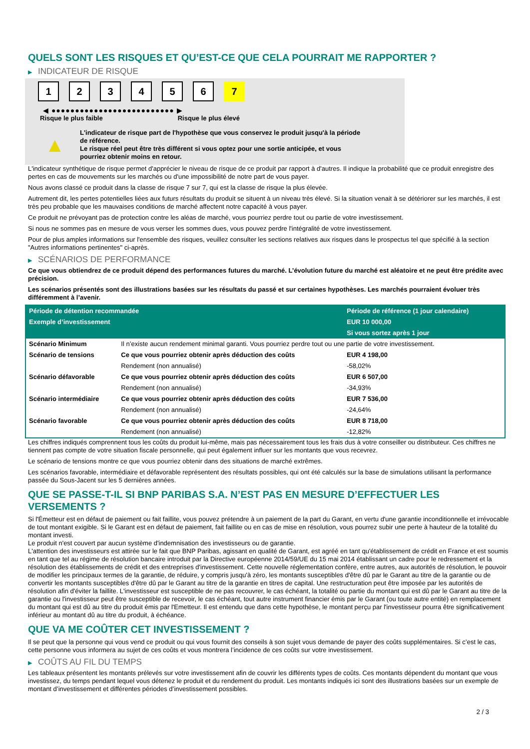QUELS SONT LES RISQUES ET QU’EST-CE QUE CELA POURRAIT ME RAPPORTER ?
▶ INDICATEUR DE RISQUE
1 2 3 4 5 6 7
◀ ●●●●●●●●●●●●●●●●●●●●●●●●●● ▶
Risque le plus faible Risque le plus élevé
▲
L'indicateur de risque part de l'hypothèse que vous conservez le produit jusqu'à la période de référence.
Le risque réel peut être très différent si vous optez pour une sortie anticipée, et vous pourriez obtenir moins en retour.
L'indicateur synthétique de risque permet d'apprécier le niveau de risque de ce produit par rapport à d'autres. Il indique la probabilité que ce produit enregistre des pertes en cas de mouvements sur les marchés ou d'une impossibilité de notre part de vous payer.
Nous avons classé ce produit dans la classe de risque 7 sur 7, qui est la classe de risque la plus élevée.
Autrement dit, les pertes potentielles liées aux futurs résultats du produit se situent à un niveau très élevé. Si la situation venait à se détériorer sur les marchés, il est très peu probable que les mauvaises conditions de marché affectent notre capacité à vous payer.
Ce produit ne prévoyant pas de protection contre les aléas de marché, vous pourriez perdre tout ou partie de votre investissement.
Si nous ne sommes pas en mesure de vous verser les sommes dues, vous pouvez perdre l'intégralité de votre investissement.
Pour de plus amples informations sur l'ensemble des risques, veuillez consulter les sections relatives aux risques dans le prospectus tel que spécifié à la section "Autres informations pertinentes" ci-après.
▶ SCÉNARIOS DE PERFORMANCE
Ce que vous obtiendrez de ce produit dépend des performances futures du marché. L’évolution future du marché est aléatoire et ne peut être prédite avec précision.
Les scénarios présentés sont des illustrations basées sur les résultats du passé et sur certaines hypothèses. Les marchés pourraient évoluer très différemment à l’avenir.
| Période de détention recommandée | | Période de référence (1 jour calendaire) |
| Exemple d’investissement | | EUR 10 000,00 |
| | | Si vous sortez après 1 jour |
| Scénario Minimum | Il n’existe aucun rendement minimal garanti. Vous pourriez perdre tout ou une partie de votre investissement. | |
| Scénario de tensions | Ce que vous pourriez obtenir après déduction des coûts | EUR 4 198,00 |
| | Rendement (non annualisé) | -58,02% |
| Scénario défavorable | Ce que vous pourriez obtenir après déduction des coûts | EUR 6 507,00 |
| | Rendement (non annualisé) | -34,93% |
| Scénario intermédiaire | Ce que vous pourriez obtenir après déduction des coûts | EUR 7 536,00 |
| | Rendement (non annualisé) | -24,64% |
| Scénario favorable | Ce que vous pourriez obtenir après déduction des coûts | EUR 8 718,00 |
| | Rendement (non annualisé) | -12,82% |
Les chiffres indiqués comprennent tous les coûts du produit lui-même, mais pas nécessairement tous les frais dus à votre conseiller ou distributeur. Ces chiffres ne tiennent pas compte de votre situation fiscale personnelle, qui peut également influer sur les montants que vous recevrez.
Le scénario de tensions montre ce que vous pourriez obtenir dans des situations de marché extrêmes.
Les scénarios favorable, intermédiaire et défavorable représentent des résultats possibles, qui ont été calculés sur la base de simulations utilisant la performance passée du Sous-Jacent sur les 5 dernières années.
QUE SE PASSE-T-IL SI BNP PARIBAS S.A. N’EST PAS EN MESURE D’EFFECTUER LES VERSEMENTS ?
Si l'Émetteur est en défaut de paiement ou fait faillite, vous pouvez prétendre à un paiement de la part du Garant, en vertu d'une garantie inconditionnelle et irrévocable de tout montant exigible. Si le Garant est en défaut de paiement, fait faillite ou en cas de mise en résolution, vous pourrez subir une perte à hauteur de la totalité du montant investi.
Le produit n'est couvert par aucun système d'indemnisation des investisseurs ou de garantie.
L'attention des investisseurs est attirée sur le fait que BNP Paribas, agissant en qualité de Garant, est agréé en tant qu'établissement de crédit en France et est soumis en tant que tel au régime de résolution bancaire introduit par la Directive européenne 2014/59/UE du 15 mai 2014 établissant un cadre pour le redressement et la résolution des établissements de crédit et des entreprises d'investissement. Cette nouvelle réglementation confère, entre autres, aux autorités de résolution, le pouvoir de modifier les principaux termes de la garantie, de réduire, y compris jusqu'à zéro, les montants susceptibles d'être dû par le Garant au titre de la garantie ou de convertir les montants susceptibles d'être dû par le Garant au titre de la garantie en titres de capital. Une restructuration peut être imposée par les autorités de résolution afin d'éviter la faillite. L'investisseur est susceptible de ne pas recouvrer, le cas échéant, la totalité ou partie du montant qui est dû par le Garant au titre de la garantie ou l'investisseur peut être susceptible de recevoir, le cas échéant, tout autre instrument financier émis par le Garant (ou toute autre entité) en remplacement du montant qui est dû au titre du produit émis par l'Emetteur. Il est entendu que dans cette hypothèse, le montant perçu par l'investisseur pourra être significativement inférieur au montant dû au titre du produit, à échéance.
QUE VA ME COÛTER CET INVESTISSEMENT ?
Il se peut que la personne qui vous vend ce produit ou qui vous fournit des conseils à son sujet vous demande de payer des coûts supplémentaires. Si c’est le cas, cette personne vous informera au sujet de ces coûts et vous montrera l’incidence de ces coûts sur votre investissement.
▶ COÛTS AU FIL DU TEMPS
Les tableaux présentent les montants prélevés sur votre investissement afin de couvrir les différents types de coûts. Ces montants dépendent du montant que vous investissez, du temps pendant lequel vous détenez le produit et du rendement du produit. Les montants indiqués ici sont des illustrations basées sur un exemple de montant d’investissement et différentes périodes d’investissement possibles.
2 / 3